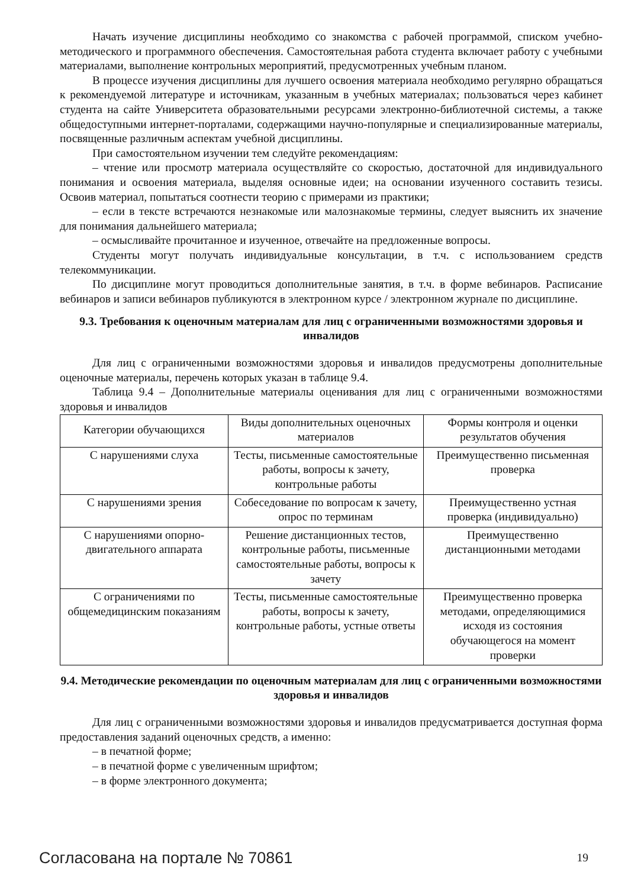Начать изучение дисциплины необходимо со знакомства с рабочей программой, списком учебно-методического и программного обеспечения. Самостоятельная работа студента включает работу с учебными материалами, выполнение контрольных мероприятий, предусмотренных учебным планом.
В процессе изучения дисциплины для лучшего освоения материала необходимо регулярно обращаться к рекомендуемой литературе и источникам, указанным в учебных материалах; пользоваться через кабинет студента на сайте Университета образовательными ресурсами электронно-библиотечной системы, а также общедоступными интернет-порталами, содержащими научно-популярные и специализированные материалы, посвященные различным аспектам учебной дисциплины.
При самостоятельном изучении тем следуйте рекомендациям:
– чтение или просмотр материала осуществляйте со скоростью, достаточной для индивидуального понимания и освоения материала, выделяя основные идеи; на основании изученного составить тезисы. Освоив материал, попытаться соотнести теорию с примерами из практики;
– если в тексте встречаются незнакомые или малознакомые термины, следует выяснить их значение для понимания дальнейшего материала;
– осмысливайте прочитанное и изученное, отвечайте на предложенные вопросы.
Студенты могут получать индивидуальные консультации, в т.ч. с использованием средств телекоммуникации.
По дисциплине могут проводиться дополнительные занятия, в т.ч. в форме вебинаров. Расписание вебинаров и записи вебинаров публикуются в электронном курсе / электронном журнале по дисциплине.
9.3. Требования к оценочным материалам для лиц с ограниченными возможностями здоровья и инвалидов
Для лиц с ограниченными возможностями здоровья и инвалидов предусмотрены дополнительные оценочные материалы, перечень которых указан в таблице 9.4.
Таблица 9.4 – Дополнительные материалы оценивания для лиц с ограниченными возможностями здоровья и инвалидов
| Категории обучающихся | Виды дополнительных оценочных материалов | Формы контроля и оценки результатов обучения |
| С нарушениями слуха | Тесты, письменные самостоятельные работы, вопросы к зачету, контрольные работы | Преимущественно письменная проверка |
| С нарушениями зрения | Собеседование по вопросам к зачету, опрос по терминам | Преимущественно устная проверка (индивидуально) |
| С нарушениями опорно-двигательного аппарата | Решение дистанционных тестов, контрольные работы, письменные самостоятельные работы, вопросы к зачету | Преимущественно дистанционными методами |
| С ограничениями по общемедицинским показаниям | Тесты, письменные самостоятельные работы, вопросы к зачету, контрольные работы, устные ответы | Преимущественно проверка методами, определяющимися исходя из состояния обучающегося на момент проверки |
9.4. Методические рекомендации по оценочным материалам для лиц с ограниченными возможностями здоровья и инвалидов
Для лиц с ограниченными возможностями здоровья и инвалидов предусматривается доступная форма предоставления заданий оценочных средств, а именно:
– в печатной форме;
– в печатной форме с увеличенным шрифтом;
– в форме электронного документа;
Согласована на портале № 70861 19